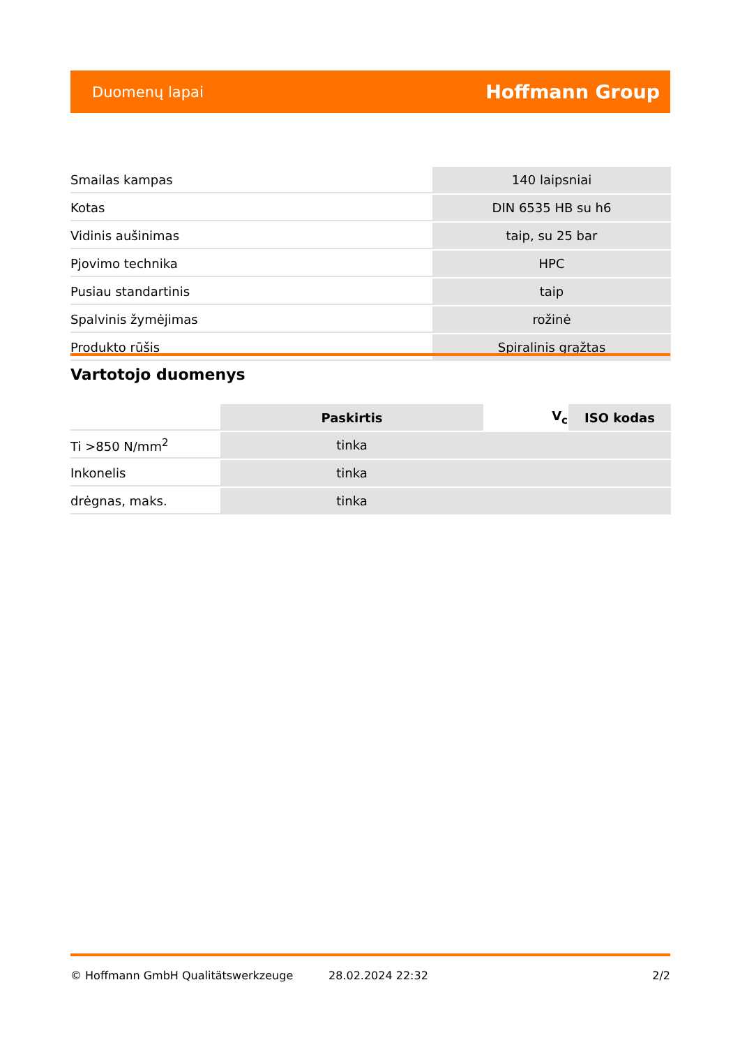Duomenų lapai Hoffmann Group
| Smailas kampas | 140 laipsniai |
| Kotas | DIN 6535 HB su h6 |
| Vidinis aušinimas | taip, su 25 bar |
| Pjovimo technika | HPC |
| Pusiau standartinis | taip |
| Spalvinis žymėjimas | rožinė |
| Produkto rūšis | Spiralinis grąžtas |
Vartotojo duomenys
| | Paskirtis | V<sub>c</sub> | ISO kodas |
| Ti >850 N/mm<sup>2</sup> | tinka | | |
| Inkonelis | tinka | | |
| drėgnas, maks. | tinka | | |
© Hoffmann GmbH Qualitätswerkzeuge 28.02.2024 22:32 2/2